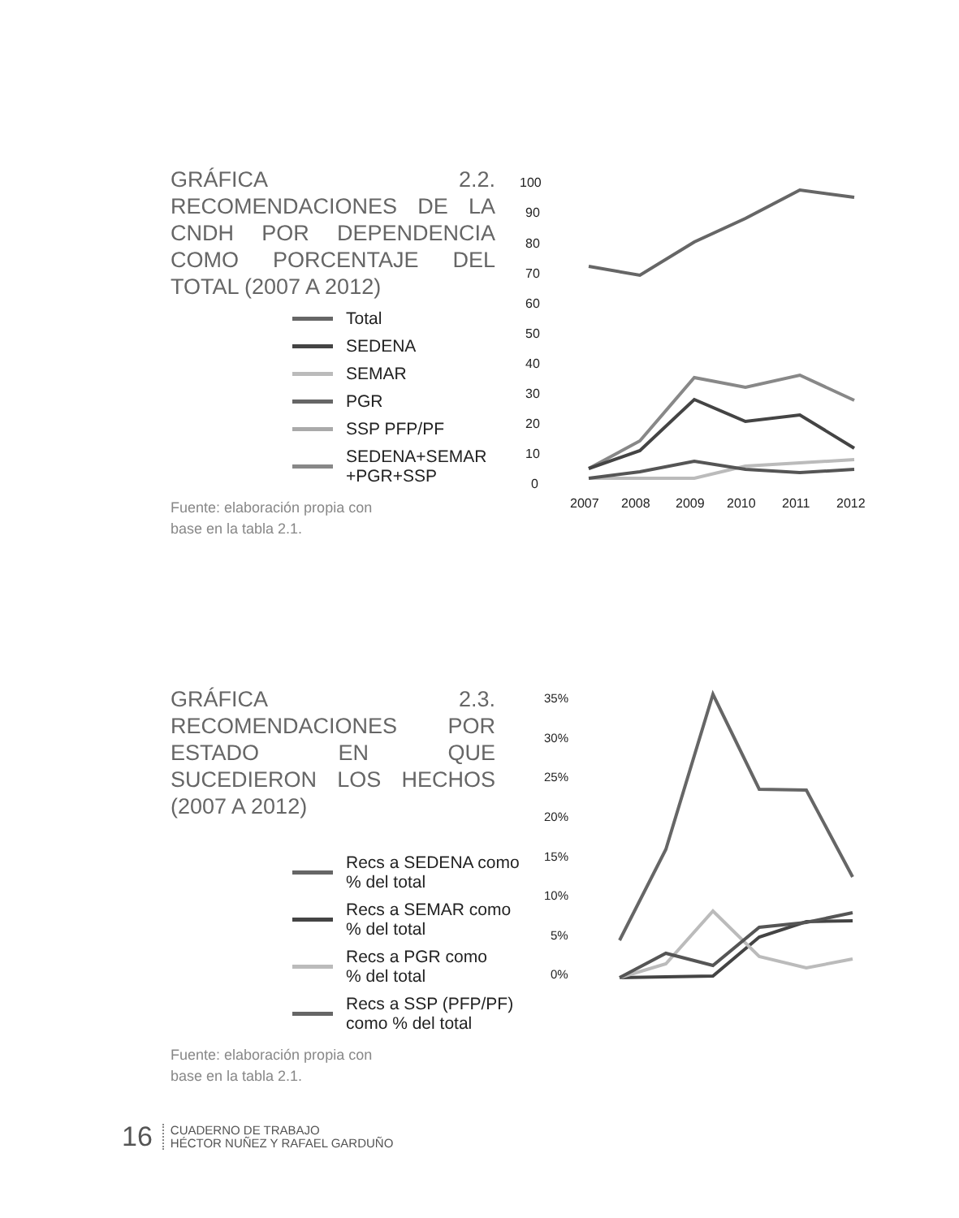GRÁFICA 2.2. RECOMENDACIONES DE LA CNDH POR DEPENDENCIA COMO PORCENTAJE DEL TOTAL (2007 A 2012)
Total
SEDENA
SEMAR
PGR
SSP PFP/PF
SEDENA+SEMAR
+PGR+SSP
Fuente: elaboración propia con base en la tabla 2.1.
100
90
80
70
60
50
40
30
20
10
0
2007
2008
2009
2010
2011
2012
GRÁFICA 2.3. RECOMENDACIONES POR ESTADO EN QUE SUCEDIERON LOS HECHOS (2007 A 2012)
Recs a SEDENA como
% del total
Recs a SEMAR como
% del total
Recs a PGR como
% del total
Recs a SSP (PFP/PF)
como % del total
Fuente: elaboración propia con base en la tabla 2.1.
35%
30%
25%
20%
15%
10%
5%
0%
16
CUADERNO DE TRABAJO
HÉCTOR NUÑEZ Y RAFAEL GARDUÑO